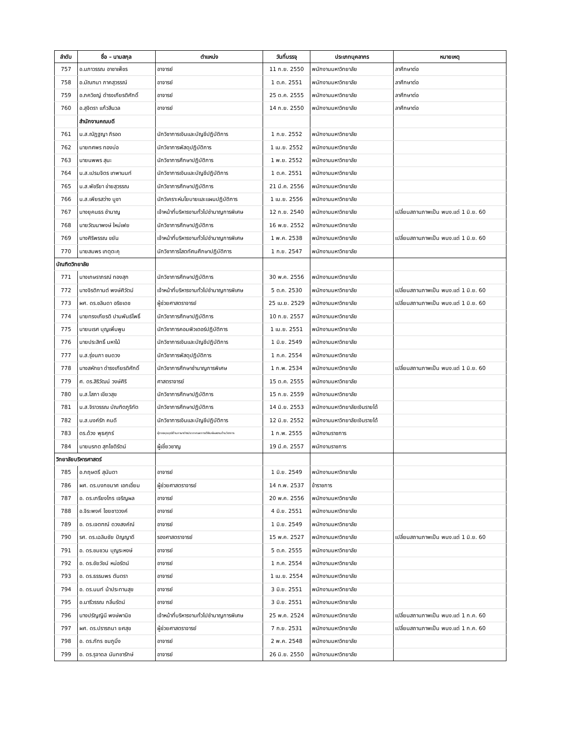| ลำดับ | ชื่อ – นามสกุล | ตำแหน่ง | วันที่บรรจุ | ประเภทบุคลากร | หมายเหตุ |
| --- | --- | --- | --- | --- | --- |
| 757 | อ.นภาวรรณ อาชาเพ็ชร | อาจารย์ | 11 ก.ย. 2550 | พนักงานมหาวิทยาลัย | ลาศึกษาต่อ |
| 758 | อ.มัณฑนา ภาคสุวรรณ์ | อาจารย์ | 1 ต.ค. 2551 | พนักงานมหาวิทยาลัย | ลาศึกษาต่อ |
| 759 | อ.ภควิชญ์ ดำรงเกียรติศักดิ์ | อาจารย์ | 25 ต.ค. 2555 | พนักงานมหาวิทยาลัย | ลาศึกษาต่อ |
| 760 | อ.สุจิตรา แก้วสีนวล | อาจารย์ | 14 ก.ย. 2550 | พนักงานมหาวิทยาลัย | ลาศึกษาต่อ |
| | สำนักงานคณบดี | | | | |
| 761 | น.ส.ณัฏฐญา ภิรอด | นักวิชาการเงินและบัญชีปฏิบัติการ | 1 ก.ย. 2552 | พนักงานมหาวิทยาลัย | |
| 762 | นายทศพร ทองบ่อ | นักวิชาการพัสดุปฏิบัติการ | 1 เม.ย. 2552 | พนักงานมหาวิทยาลัย | |
| 763 | นายนพพร สุนะ | นักวิชาการศึกษาปฏิบัติการ | 1 พ.ย. 2552 | พนักงานมหาวิทยาลัย | |
| 764 | น.ส.เปรมจิตร เทพานนท์ | นักวิชาการเงินและบัญชีปฏิบัติการ | 1 ต.ค. 2551 | พนักงานมหาวิทยาลัย | |
| 765 | น.ส.พัชรียา ข่ายสุวรรณ | นักวิชาการศึกษาปฏิบัติการ | 21 มี.ค. 2556 | พนักงานมหาวิทยาลัย | |
| 766 | น.ส.เพียรสว่าง บูชา | นักวิเคราะห์นโยบายและแผนปฏิบัติการ | 1 เม.ย. 2556 | พนักงานมหาวิทยาลัย | |
| 767 | นางยุคนธร ชำนาญ | เจ้าหน้าที่บริหารงานทั่วไปชำนาญการพิเศษ | 12 ก.ย. 2540 | พนักงานมหาวิทยาลัย | เปลี่ยนสถานภาพเป็น พนง.แต่ 1 มิ.ย. 60 |
| 768 | นายวัฒนาพงษ์ ใหม่เฟย | นักวิชาการศึกษาปฏิบัติการ | 16 พ.ย. 2552 | พนักงานมหาวิทยาลัย | |
| 769 | นางศิริพรรณ ขยัน | เจ้าหน้าที่บริหารงานทั่วไปชำนาญการพิเศษ | 1 พ.ค. 2538 | พนักงานมหาวิทยาลัย | เปลี่ยนสถานภาพเป็น พนง.แต่ 1 มิ.ย. 60 |
| 770 | นายสมพร เกตุตะคุ | นักวิชาการโสตทัศนศึกษาปฏิบัติการ | 1 ก.ย. 2547 | พนักงานมหาวิทยาลัย | |
| บัณฑิตวิทยาลัย | | | | | |
| 771 | นางเกษราภรณ์ ทองสุก | นักวิชาการศึกษาปฏิบัติการ | 30 พ.ค. 2556 | พนักงานมหาวิทยาลัย | |
| 772 | นางจิรติกานต์ พงษ์ศิวัตม์ | เจ้าหน้าที่บริหารงานทั่วไปชำนาญการพิเศษ | 5 ต.ค. 2530 | พนักงานมหาวิทยาลัย | เปลี่ยนสถานภาพเป็น พนง.แต่ 1 มิ.ย. 60 |
| 773 | ผศ. ดร.ชลินดา อริยเดช | ผู้ช่วยศาสตราจารย์ | 25 เม.ย. 2529 | พนักงานมหาวิทยาลัย | เปลี่ยนสถานภาพเป็น พนง.แต่ 1 มิ.ย. 60 |
| 774 | นายทรงเกียรติ ปานพันธ์โพธิ์ | นักวิชาการศึกษาปฏิบัติการ | 10 ก.ย. 2557 | พนักงานมหาวิทยาลัย | |
| 775 | นายนเรศ บุญเพิ่มพูน | นักวิชาการคอมพิวเตอร์ปฏิบัติการ | 1 เม.ย. 2551 | พนักงานมหาวิทยาลัย | |
| 776 | นายประสิทธิ์ มหาไม้ | นักวิชาการเงินและบัญชีปฏิบัติการ | 1 มิ.ย. 2549 | พนักงานมหาวิทยาลัย | |
| 777 | น.ส.รุ่งนภา ชมดวง | นักวิชาการพัสดุปฏิบัติการ | 1 ก.ค. 2554 | พนักงานมหาวิทยาลัย | |
| 778 | นางสหัทยา ดำรงเกียรติศักดิ์ | นักวิชาการศึกษาชำนาญการพิเศษ | 1 ก.พ. 2534 | พนักงานมหาวิทยาลัย | เปลี่ยนสถานภาพเป็น พนง.แต่ 1 มิ.ย. 60 |
| 779 | ศ. ดร.สิริวัฒน์ วงษ์ศิริ | ศาสตราจารย์ | 15 ต.ค. 2555 | พนักงานมหาวิทยาลัย | |
| 780 | น.ส.โสภา เขียวสุข | นักวิชาการศึกษาปฏิบัติการ | 15 ก.ย. 2559 | พนักงานมหาวิทยาลัย | |
| 781 | น.ส.จิราวรรณ บัณฑิตภูริทัต | นักวิชาการศึกษาปฏิบัติการ | 14 มิ.ย. 2553 | พนักงานมหาวิทยาลัยเงินรายได้ | |
| 782 | น.ส.นงค์รัก คนดี | นักวิชาการเงินและบัญชีปฏิบัติการ | 12 มิ.ย. 2552 | พนักงานมหาวิทยาลัยเงินรายได้ | |
| 783 | ดร.ด้วง พุธศุกร์ | ผู้ทรงคุณวุฒิด้านภาษาต่างประเทศและการตีพิมพ์ผลงานด้านวิชาการ | 1 ก.พ. 2555 | พนักงานราชการ | |
| 784 | นายมรกต สุกโชติรัตน์ | ผู้เชี่ยวชาญ | 19 มี.ค. 2557 | พนักงานราชการ | |
| วิทยาลัยบริหารศาสตร์ | | | | | |
| 785 | อ.กฤษตรี สุนันตา | อาจารย์ | 1 มิ.ย. 2549 | พนักงานมหาวิทยาลัย | |
| 786 | ผศ. ดร.บงกชมาศ เอกเอี่ยม | ผู้ช่วยศาสตราจารย์ | 14 ก.พ. 2537 | ข้าราชการ | |
| 787 | อ. ดร.เกรียงไกร เจริญผล | อาจารย์ | 20 พ.ค. 2556 | พนักงานมหาวิทยาลัย | |
| 788 | อ.จิระพงค์ ไชยชาววงค์ | อาจารย์ | 4 มิ.ย. 2551 | พนักงานมหาวิทยาลัย | |
| 789 | อ. ดร.เจตฑณ์ ดวงสงค์ณ์ | อาจารย์ | 1 มิ.ย. 2549 | พนักงานมหาวิทยาลัย | |
| 790 | รศ. ดร.เฉลิมชัย ปัญญาดี | รองศาสตราจารย์ | 15 พ.ค. 2527 | พนักงานมหาวิทยาลัย | เปลี่ยนสถานภาพเป็น พนง.แต่ 1 มิ.ย. 60 |
| 791 | อ. ดร.ชมชวน บุญระหงษ์ | อาจารย์ | 5 ต.ค. 2555 | พนักงานมหาวิทยาลัย | |
| 792 | อ. ดร.ชัยวัชน์ หน่อรัตน์ | อาจารย์ | 1 ก.ค. 2554 | พนักงานมหาวิทยาลัย | |
| 793 | อ. ดร.ธรรมพร ตันตรา | อาจารย์ | 1 เม.ย. 2554 | พนักงานมหาวิทยาลัย | |
| 794 | อ. ดร.นนท์ น้าประทานสุข | อาจารย์ | 3 มิ.ย. 2551 | พนักงานมหาวิทยาลัย | |
| 795 | อ.นารีวรรณ กลิ่นรัตน์ | อาจารย์ | 3 มิ.ย. 2551 | พนักงานมหาวิทยาลัย | |
| 796 | นางปรัญญินี พงษ์พานิช | เจ้าหน้าที่บริหารงานทั่วไปชำนาญการพิเศษ | 25 พ.ค. 2524 | พนักงานมหาวิทยาลัย | เปลี่ยนสถานภาพเป็น พนง.แต่ 1 ก.ค. 60 |
| 797 | ผศ. ดร.ปรารถนา ยศสุข | ผู้ช่วยศาสตราจารย์ | 7 ก.ย. 2531 | พนักงานมหาวิทยาลัย | เปลี่ยนสถานภาพเป็น พนง.แต่ 1 ก.ค. 60 |
| 798 | อ. ดร.ภัทร ชมภูมิ่ง | อาจารย์ | 2 พ.ค. 2548 | พนักงานมหาวิทยาลัย | |
| 799 | อ. ดร.รุจาดล นันทชารักษ์ | อาจารย์ | 26 มิ.ย. 2550 | พนักงานมหาวิทยาลัย | |